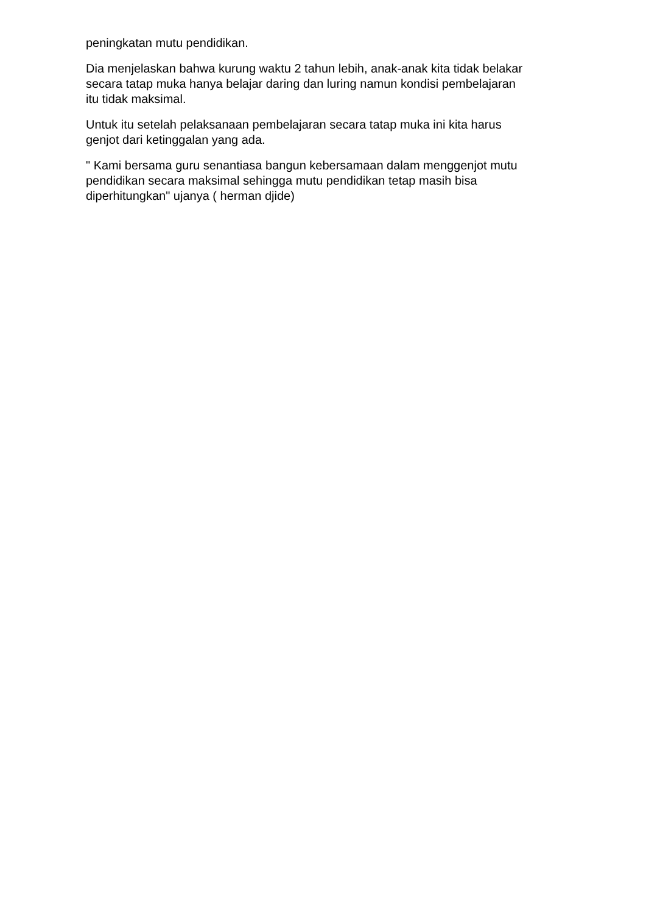peningkatan mutu pendidikan.
Dia menjelaskan bahwa kurung waktu 2 tahun lebih, anak-anak kita tidak belakar
secara tatap muka hanya belajar daring dan luring namun kondisi pembelajaran
itu tidak maksimal.
Untuk itu setelah pelaksanaan pembelajaran secara tatap muka ini kita harus
genjot dari ketinggalan yang ada.
" Kami bersama guru senantiasa bangun kebersamaan dalam menggenjot mutu
pendidikan secara maksimal sehingga mutu pendidikan tetap masih bisa
diperhitungkan" ujanya ( herman djide)